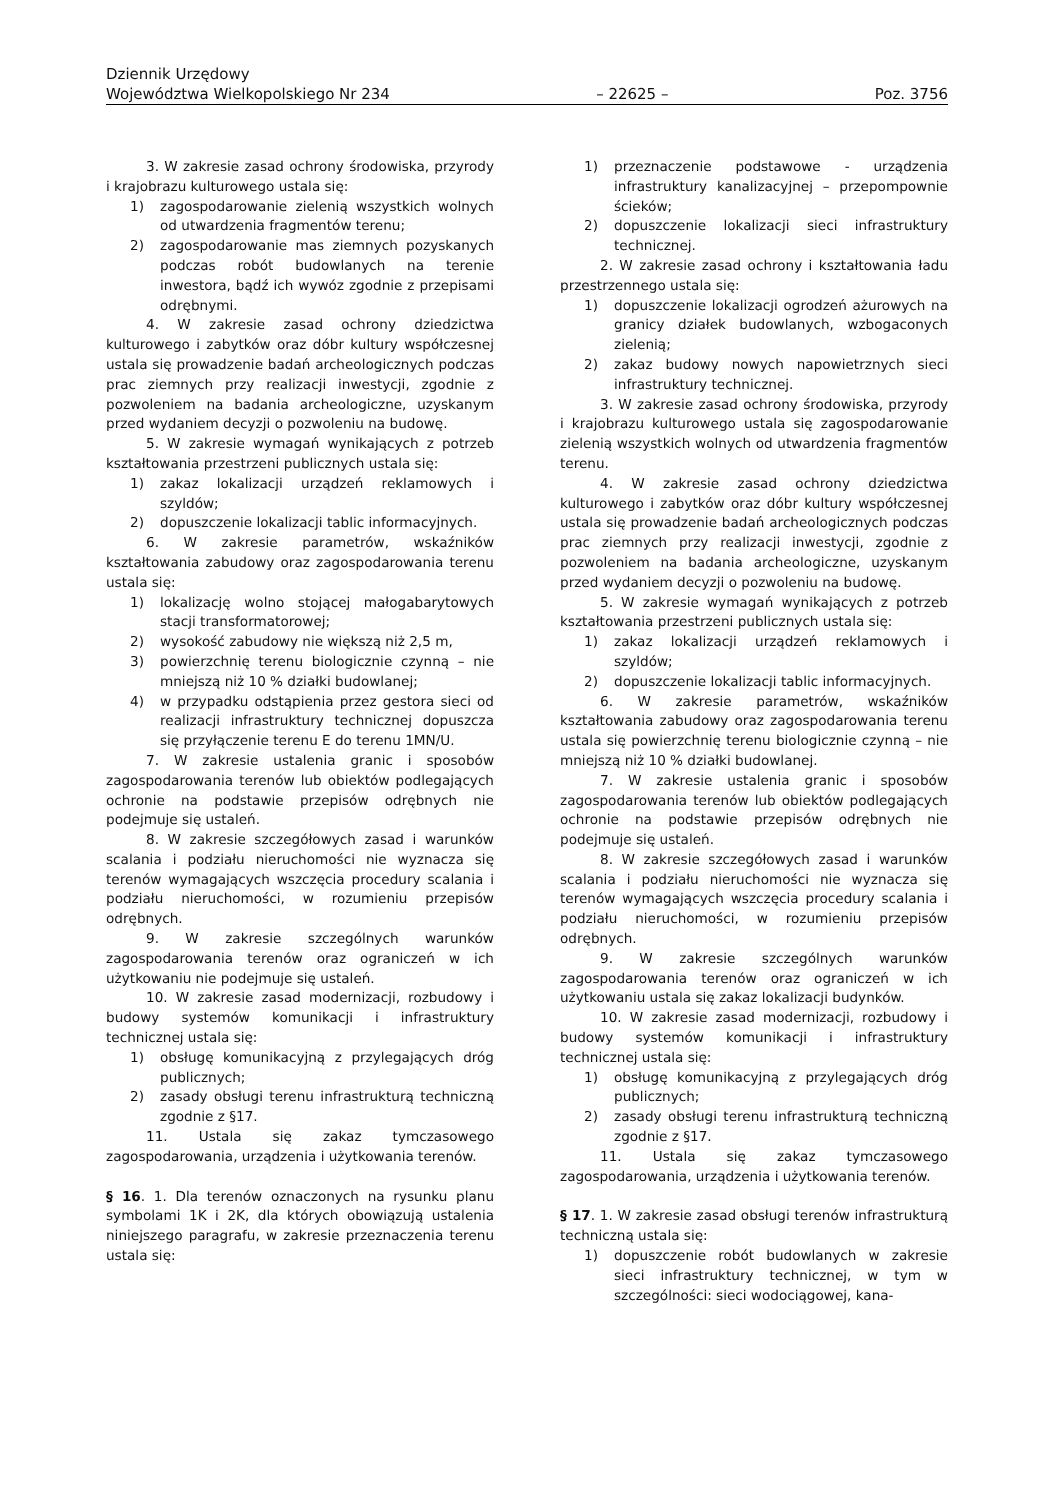Dziennik Urzędowy
Województwa Wielkopolskiego Nr 234 – 22625 – Poz. 3756
3. W zakresie zasad ochrony środowiska, przyrody i krajobrazu kulturowego ustala się:
1) zagospodarowanie zielenią wszystkich wolnych od utwardzenia fragmentów terenu;
2) zagospodarowanie mas ziemnych pozyskanych podczas robót budowlanych na terenie inwestora, bądź ich wywóz zgodnie z przepisami odrębnymi.
4. W zakresie zasad ochrony dziedzictwa kulturowego i zabytków oraz dóbr kultury współczesnej ustala się prowadzenie badań archeologicznych podczas prac ziemnych przy realizacji inwestycji, zgodnie z pozwoleniem na badania archeologiczne, uzyskanym przed wydaniem decyzji o pozwoleniu na budowę.
5. W zakresie wymagań wynikających z potrzeb kształtowania przestrzeni publicznych ustala się:
1) zakaz lokalizacji urządzeń reklamowych i szyldów;
2) dopuszczenie lokalizacji tablic informacyjnych.
6. W zakresie parametrów, wskaźników kształtowania zabudowy oraz zagospodarowania terenu ustala się:
1) lokalizację wolno stojącej małogabarytowych stacji transformatorowej;
2) wysokość zabudowy nie większą niż 2,5 m,
3) powierzchnię terenu biologicznie czynną – nie mniejszą niż 10 % działki budowlanej;
4) w przypadku odstąpienia przez gestora sieci od realizacji infrastruktury technicznej dopuszcza się przyłączenie terenu E do terenu 1MN/U.
7. W zakresie ustalenia granic i sposobów zagospodarowania terenów lub obiektów podlegających ochronie na podstawie przepisów odrębnych nie podejmuje się ustaleń.
8. W zakresie szczegółowych zasad i warunków scalania i podziału nieruchomości nie wyznacza się terenów wymagających wszczęcia procedury scalania i podziału nieruchomości, w rozumieniu przepisów odrębnych.
9. W zakresie szczególnych warunków zagospodarowania terenów oraz ograniczeń w ich użytkowaniu nie podejmuje się ustaleń.
10. W zakresie zasad modernizacji, rozbudowy i budowy systemów komunikacji i infrastruktury technicznej ustala się:
1) obsługę komunikacyjną z przylegających dróg publicznych;
2) zasady obsługi terenu infrastrukturą techniczną zgodnie z §17.
11. Ustala się zakaz tymczasowego zagospodarowania, urządzenia i użytkowania terenów.
§ 16. 1. Dla terenów oznaczonych na rysunku planu symbolami 1K i 2K, dla których obowiązują ustalenia niniejszego paragrafu, w zakresie przeznaczenia terenu ustala się:
1) przeznaczenie podstawowe - urządzenia infrastruktury kanalizacyjnej – przepompownie ścieków;
2) dopuszczenie lokalizacji sieci infrastruktury technicznej.
2. W zakresie zasad ochrony i kształtowania ładu przestrzennego ustala się:
1) dopuszczenie lokalizacji ogrodzeń ażurowych na granicy działek budowlanych, wzbogaconych zielenią;
2) zakaz budowy nowych napowietrznych sieci infrastruktury technicznej.
3. W zakresie zasad ochrony środowiska, przyrody i krajobrazu kulturowego ustala się zagospodarowanie zielenią wszystkich wolnych od utwardzenia fragmentów terenu.
4. W zakresie zasad ochrony dziedzictwa kulturowego i zabytków oraz dóbr kultury współczesnej ustala się prowadzenie badań archeologicznych podczas prac ziemnych przy realizacji inwestycji, zgodnie z pozwoleniem na badania archeologiczne, uzyskanym przed wydaniem decyzji o pozwoleniu na budowę.
5. W zakresie wymagań wynikających z potrzeb kształtowania przestrzeni publicznych ustala się:
1) zakaz lokalizacji urządzeń reklamowych i szyldów;
2) dopuszczenie lokalizacji tablic informacyjnych.
6. W zakresie parametrów, wskaźników kształtowania zabudowy oraz zagospodarowania terenu ustala się powierzchnię terenu biologicznie czynną – nie mniejszą niż 10 % działki budowlanej.
7. W zakresie ustalenia granic i sposobów zagospodarowania terenów lub obiektów podlegających ochronie na podstawie przepisów odrębnych nie podejmuje się ustaleń.
8. W zakresie szczegółowych zasad i warunków scalania i podziału nieruchomości nie wyznacza się terenów wymagających wszczęcia procedury scalania i podziału nieruchomości, w rozumieniu przepisów odrębnych.
9. W zakresie szczególnych warunków zagospodarowania terenów oraz ograniczeń w ich użytkowaniu ustala się zakaz lokalizacji budynków.
10. W zakresie zasad modernizacji, rozbudowy i budowy systemów komunikacji i infrastruktury technicznej ustala się:
1) obsługę komunikacyjną z przylegających dróg publicznych;
2) zasady obsługi terenu infrastrukturą techniczną zgodnie z §17.
11. Ustala się zakaz tymczasowego zagospodarowania, urządzenia i użytkowania terenów.
§ 17. 1. W zakresie zasad obsługi terenów infrastrukturą techniczną ustala się:
1) dopuszczenie robót budowlanych w zakresie sieci infrastruktury technicznej, w tym w szczególności: sieci wodociągowej, kana-